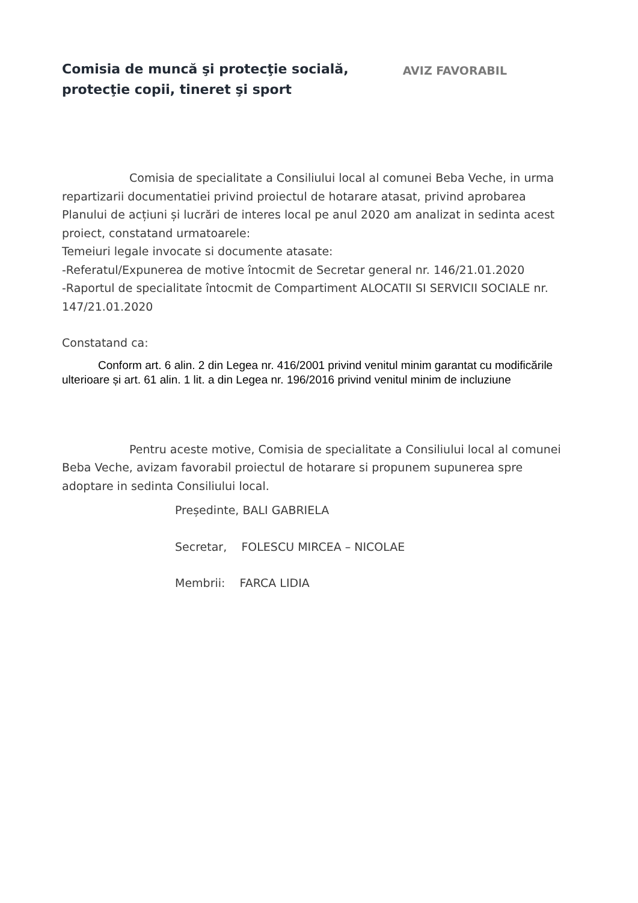Comisia de muncă şi protecţie socială,
protecţie copii, tineret şi sport
AVIZ FAVORABIL
Comisia de specialitate a Consiliului local al comunei Beba Veche, in urma repartizarii documentatiei privind proiectul de hotarare atasat, privind aprobarea Planului de acțiuni și lucrări de interes local pe anul 2020 am analizat in sedinta acest proiect, constatand urmatoarele:
Temeiuri legale invocate si documente atasate:
-Referatul/Expunerea de motive întocmit de Secretar general nr. 146/21.01.2020
-Raportul de specialitate întocmit de Compartiment ALOCATII SI SERVICII SOCIALE nr. 147/21.01.2020
Constatand ca:
Conform art. 6 alin. 2 din Legea nr. 416/2001 privind venitul minim garantat cu modificările ulterioare și art. 61 alin. 1 lit. a din Legea nr. 196/2016 privind venitul minim de incluziune
Pentru aceste motive, Comisia de specialitate a Consiliului local al comunei Beba Veche, avizam favorabil proiectul de hotarare si propunem supunerea spre adoptare in sedinta Consiliului local.
Președinte, BALI GABRIELA
Secretar, FOLESCU MIRCEA – NICOLAE
Membrii: FARCA LIDIA